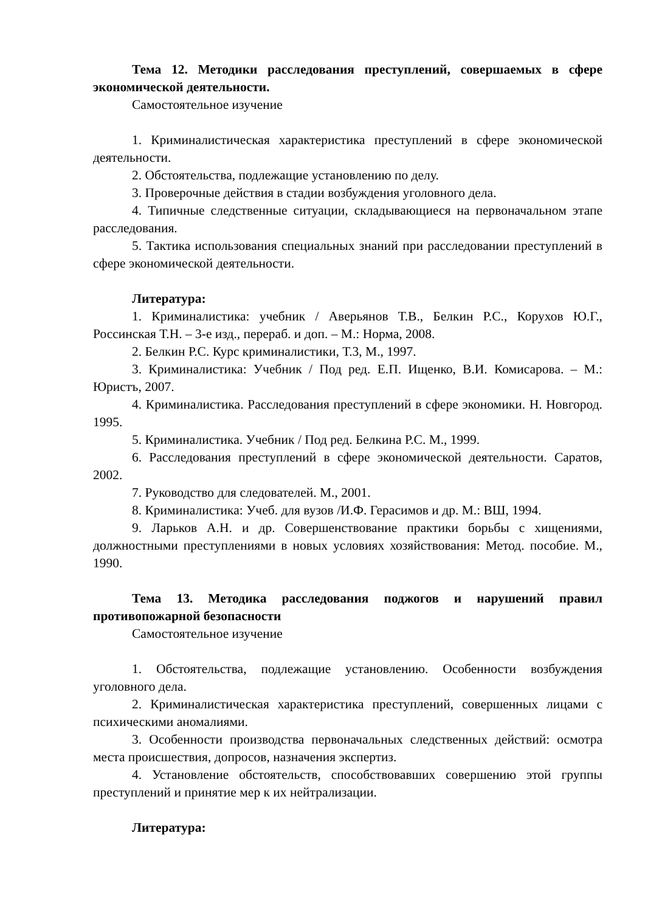Тема 12. Методики расследования преступлений, совершаемых в сфере экономической деятельности.
Самостоятельное изучение
1. Криминалистическая характеристика преступлений в сфере экономической деятельности.
2. Обстоятельства, подлежащие установлению по делу.
3. Проверочные действия в стадии возбуждения уголовного дела.
4. Типичные следственные ситуации, складывающиеся на первоначальном этапе расследования.
5. Тактика использования специальных знаний при расследовании преступлений в сфере экономической деятельности.
Литература:
1. Криминалистика: учебник / Аверьянов Т.В., Белкин Р.С., Корухов Ю.Г., Россинская Т.Н. – 3-е изд., перераб. и доп. – М.: Норма, 2008.
2. Белкин Р.С. Курс криминалистики, Т.3, М., 1997.
3. Криминалистика: Учебник / Под ред. Е.П. Ищенко, В.И. Комисарова. – М.: Юристъ, 2007.
4. Криминалистика. Расследования преступлений в сфере экономики. Н. Новгород. 1995.
5. Криминалистика. Учебник / Под ред. Белкина Р.С. М., 1999.
6. Расследования преступлений в сфере экономической деятельности. Саратов, 2002.
7. Руководство для следователей. М., 2001.
8. Криминалистика: Учеб. для вузов /И.Ф. Герасимов и др. М.: ВШ, 1994.
9. Ларьков А.Н. и др. Совершенствование практики борьбы с хищениями, должностными преступлениями в новых условиях хозяйствования: Метод. пособие. М., 1990.
Тема 13. Методика расследования поджогов и нарушений правил противопожарной безопасности
Самостоятельное изучение
1. Обстоятельства, подлежащие установлению. Особенности возбуждения уголовного дела.
2. Криминалистическая характеристика преступлений, совершенных лицами с психическими аномалиями.
3. Особенности производства первоначальных следственных действий: осмотра места происшествия, допросов, назначения экспертиз.
4. Установление обстоятельств, способствовавших совершению этой группы преступлений и принятие мер к их нейтрализации.
Литература: